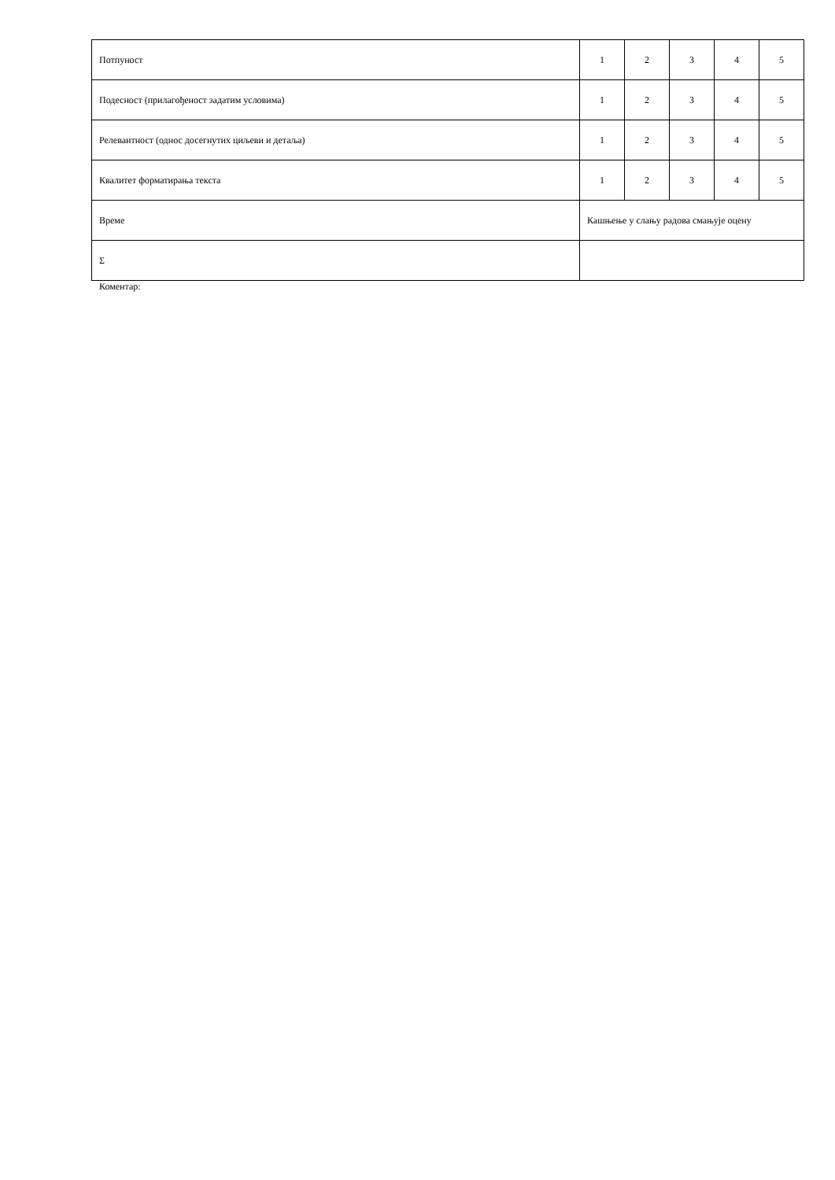| Потпуност | 1 | 2 | 3 | 4 | 5 |
| Подесност (прилагођеност задатим условима) | 1 | 2 | 3 | 4 | 5 |
| Релевантност (однос досегнутих циљеви и детаља) | 1 | 2 | 3 | 4 | 5 |
| Квалитет форматирања текста | 1 | 2 | 3 | 4 | 5 |
| Време | Кашњење у слању радова смањује оцену | | | | |
| Σ | | | | | |
Коментар: